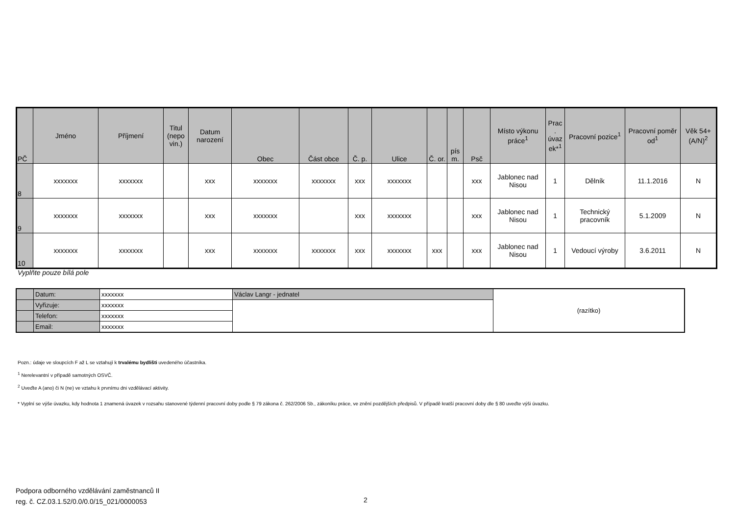| PČ | Jméno | Příjmení | Titul (nepo vin.) | Datum narození | Obec | Část obce | Č. p. | Ulice | Č. or. | pís m. | Psč | Místo výkonu práce<sup>1</sup> | Prac . úvaz ek*<sup>1</sup> | Pracovní pozice<sup>1</sup> | Pracovní poměr od<sup>1</sup> | Věk 54+ (A/N)<sup>2</sup> |
| --- | --- | --- | --- | --- | --- | --- | --- | --- | --- | --- | --- | --- | --- | --- | --- | --- |
| 8 | xxxxxxx | xxxxxxx | | xxx | xxxxxxx | xxxxxxx | xxx | xxxxxxx | | | xxx | Jablonec nad Nisou | 1 | Dělník | 11.1.2016 | N |
| 9 | xxxxxxx | xxxxxxx | | xxx | xxxxxxx | | xxx | xxxxxxx | | | xxx | Jablonec nad Nisou | 1 | Technický pracovník | 5.1.2009 | N |
| 10 | xxxxxxx | xxxxxxx | | xxx | xxxxxxx | xxxxxxx | xxx | xxxxxxx | xxx | | xxx | Jablonec nad Nisou | 1 | Vedoucí výroby | 3.6.2011 | N |
Vyplňte pouze bílá pole
| | Datum: | xxxxxxx | Václav Langr - jednatel | (razítko) |
| | Vyřizuje: | xxxxxxx | | |
| | Telefon: | xxxxxxx | | |
| | Email: | xxxxxxx | | |
Pozn.: údaje ve sloupcích F až L se vztahují k trvalému bydlišti uvedeného účastníka.
<sup>1</sup> Nerelevantní v případě samotných OSVČ.
<sup>2</sup> Uveďte A (ano) či N (ne) ve vztahu k prvnímu dni vzdělávací aktivity.
* Vyplní se výše úvazku, kdy hodnota 1 znamená úvazek v rozsahu stanovené týdenní pracovní doby podle § 79 zákona č. 262/2006 Sb., zákoníku práce, ve znění pozdějších předpisů. V případě kratší pracovní doby dle § 80 uveďte výši úvazku.
Podpora odborného vzdělávání zaměstnanců II
reg. č. CZ.03.1.52/0.0/0.0/15_021/0000053
2